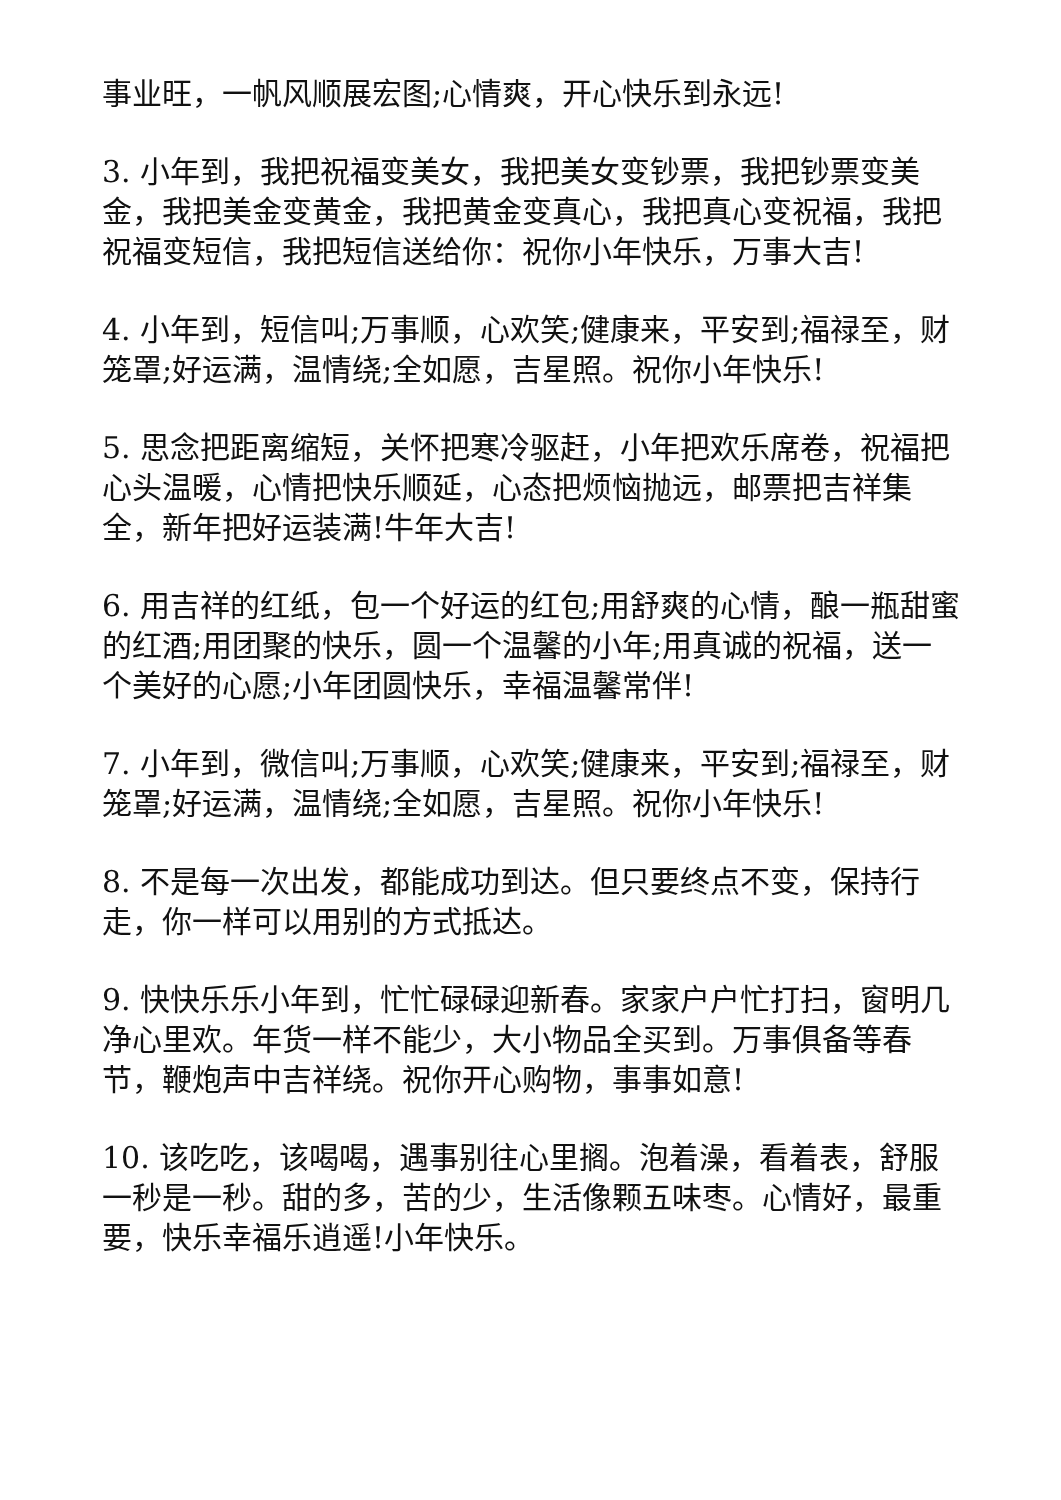事业旺，一帆风顺展宏图;心情爽，开心快乐到永远!
3. 小年到，我把祝福变美女，我把美女变钞票，我把钞票变美金，我把美金变黄金，我把黄金变真心，我把真心变祝福，我把祝福变短信，我把短信送给你：祝你小年快乐，万事大吉!
4. 小年到，短信叫;万事顺，心欢笑;健康来，平安到;福禄至，财笼罩;好运满，温情绕;全如愿，吉星照。祝你小年快乐!
5. 思念把距离缩短，关怀把寒冷驱赶，小年把欢乐席卷，祝福把心头温暖，心情把快乐顺延，心态把烦恼抛远，邮票把吉祥集全，新年把好运装满!牛年大吉!
6. 用吉祥的红纸，包一个好运的红包;用舒爽的心情，酿一瓶甜蜜的红酒;用团聚的快乐，圆一个温馨的小年;用真诚的祝福，送一个美好的心愿;小年团圆快乐，幸福温馨常伴!
7. 小年到，微信叫;万事顺，心欢笑;健康来，平安到;福禄至，财笼罩;好运满，温情绕;全如愿，吉星照。祝你小年快乐!
8. 不是每一次出发，都能成功到达。但只要终点不变，保持行走，你一样可以用别的方式抵达。
9. 快快乐乐小年到，忙忙碌碌迎新春。家家户户忙打扫，窗明几净心里欢。年货一样不能少，大小物品全买到。万事俱备等春节，鞭炮声中吉祥绕。祝你开心购物，事事如意!
10. 该吃吃，该喝喝，遇事别往心里搁。泡着澡，看着表，舒服一秒是一秒。甜的多，苦的少，生活像颗五味枣。心情好，最重要，快乐幸福乐逍遥!小年快乐。